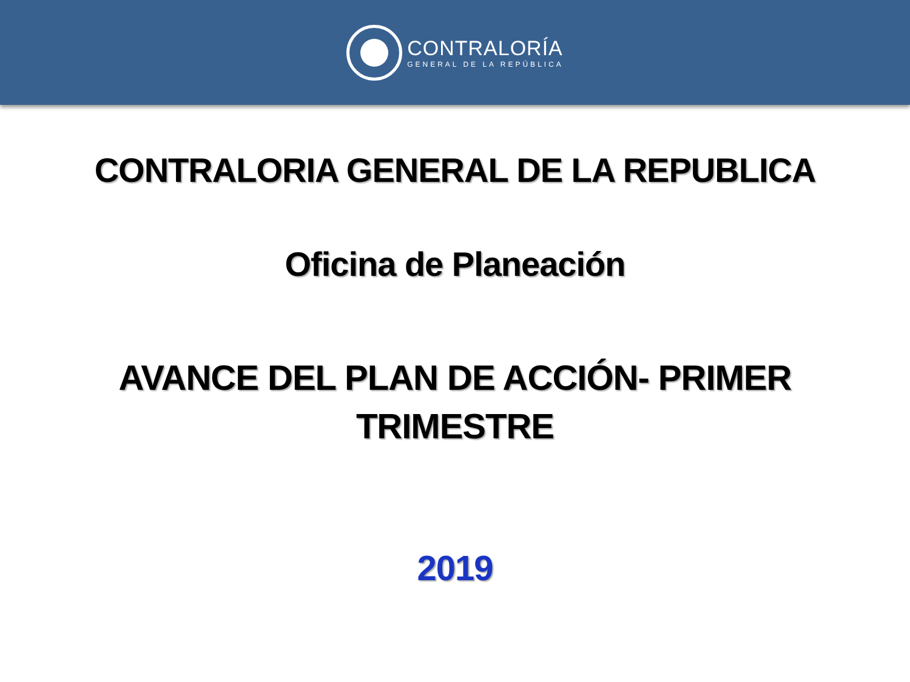CONTRALORÍA
GENERAL DE LA REPÚBLICA
CONTRALORIA GENERAL DE LA REPUBLICA
Oficina de Planeación
AVANCE DEL PLAN DE ACCIÓN- PRIMER
TRIMESTRE
2019